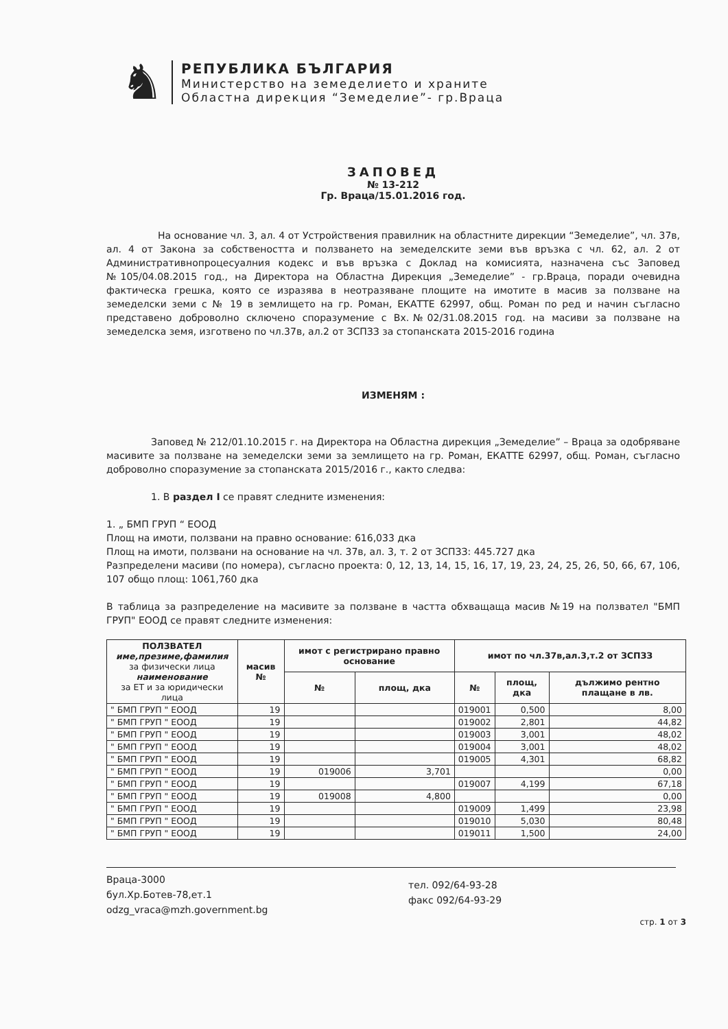♞
РЕПУБЛИКА БЪЛГАРИЯ
Министерство на земеделието и храните
Областна дирекция “Земеделие”- гр.Враца
ЗАПОВЕД
№ 13-212
Гр. Враца/15.01.2016 год.
На основание чл. 3, ал. 4 от Устройствения правилник на областните дирекции “Земеделие”, чл. 37в, ал. 4 от Закона за собствеността и ползването на земеделските земи във връзка с чл. 62, ал. 2 от Административнопроцесуалния кодекс и във връзка с Доклад на комисията, назначена със Заповед №105/04.08.2015 год., на Директора на Областна Дирекция „Земеделие” - гр.Враца, поради очевидна фактическа грешка, която се изразява в неотразяване площите на имотите в масив за ползване на земеделски земи с № 19 в землището на гр. Роман, ЕКАТТЕ 62997, общ. Роман по ред и начин съгласно представено доброволно сключено споразумение с Вх.№02/31.08.2015 год. на масиви за ползване на земеделска земя, изготвено по чл.37в, ал.2 от ЗСПЗЗ за стопанската 2015-2016 година
ИЗМЕНЯМ :
Заповед № 212/01.10.2015 г. на Директора на Областна дирекция „Земеделие” – Враца за одобряване масивите за ползване на земеделски земи за землището на гр. Роман, ЕКАТТЕ 62997, общ. Роман, съгласно доброволно споразумение за стопанската 2015/2016 г., както следва:
1. В раздел I се правят следните изменения:
1. „ БМП ГРУП “ ЕООД
Площ на имоти, ползвани на правно основание: 616,033 дка
Площ на имоти, ползвани на основание на чл. 37в, ал. 3, т. 2 от ЗСПЗЗ: 445.727 дка
Разпределени масиви (по номера), съгласно проекта: 0, 12, 13, 14, 15, 16, 17, 19, 23, 24, 25, 26, 50, 66, 67, 106, 107 общо площ: 1061,760 дка
В таблица за разпределение на масивите за ползване в частта обхващаща масив №19 на ползвател "БМП ГРУП" ЕООД се правят следните изменения:
| ПОЛЗВАТЕЛ име,презиме,фамилия за физически лица наименование за ЕТ и за юридически лица | масив № | имот с регистрирано правно основание | | имот по чл.37в,ал.3,т.2 от ЗСПЗЗ | | |
| --- | --- | --- | --- | --- | --- | --- |
| | | № | площ, дка | № | площ, дка | дължимо рентно плащане в лв. |
| " БМП ГРУП " ЕООД | 19 | | | 019001 | 0,500 | 8,00 |
| " БМП ГРУП " ЕООД | 19 | | | 019002 | 2,801 | 44,82 |
| " БМП ГРУП " ЕООД | 19 | | | 019003 | 3,001 | 48,02 |
| " БМП ГРУП " ЕООД | 19 | | | 019004 | 3,001 | 48,02 |
| " БМП ГРУП " ЕООД | 19 | | | 019005 | 4,301 | 68,82 |
| " БМП ГРУП " ЕООД | 19 | 019006 | 3,701 | | | 0,00 |
| " БМП ГРУП " ЕООД | 19 | | | 019007 | 4,199 | 67,18 |
| " БМП ГРУП " ЕООД | 19 | 019008 | 4,800 | | | 0,00 |
| " БМП ГРУП " ЕООД | 19 | | | 019009 | 1,499 | 23,98 |
| " БМП ГРУП " ЕООД | 19 | | | 019010 | 5,030 | 80,48 |
| " БМП ГРУП " ЕООД | 19 | | | 019011 | 1,500 | 24,00 |
Враца-3000
бул.Хр.Ботев-78,ет.1
odzg_vraca@mzh.government.bg
тел. 092/64-93-28
факс 092/64-93-29
стр. 1 от 3